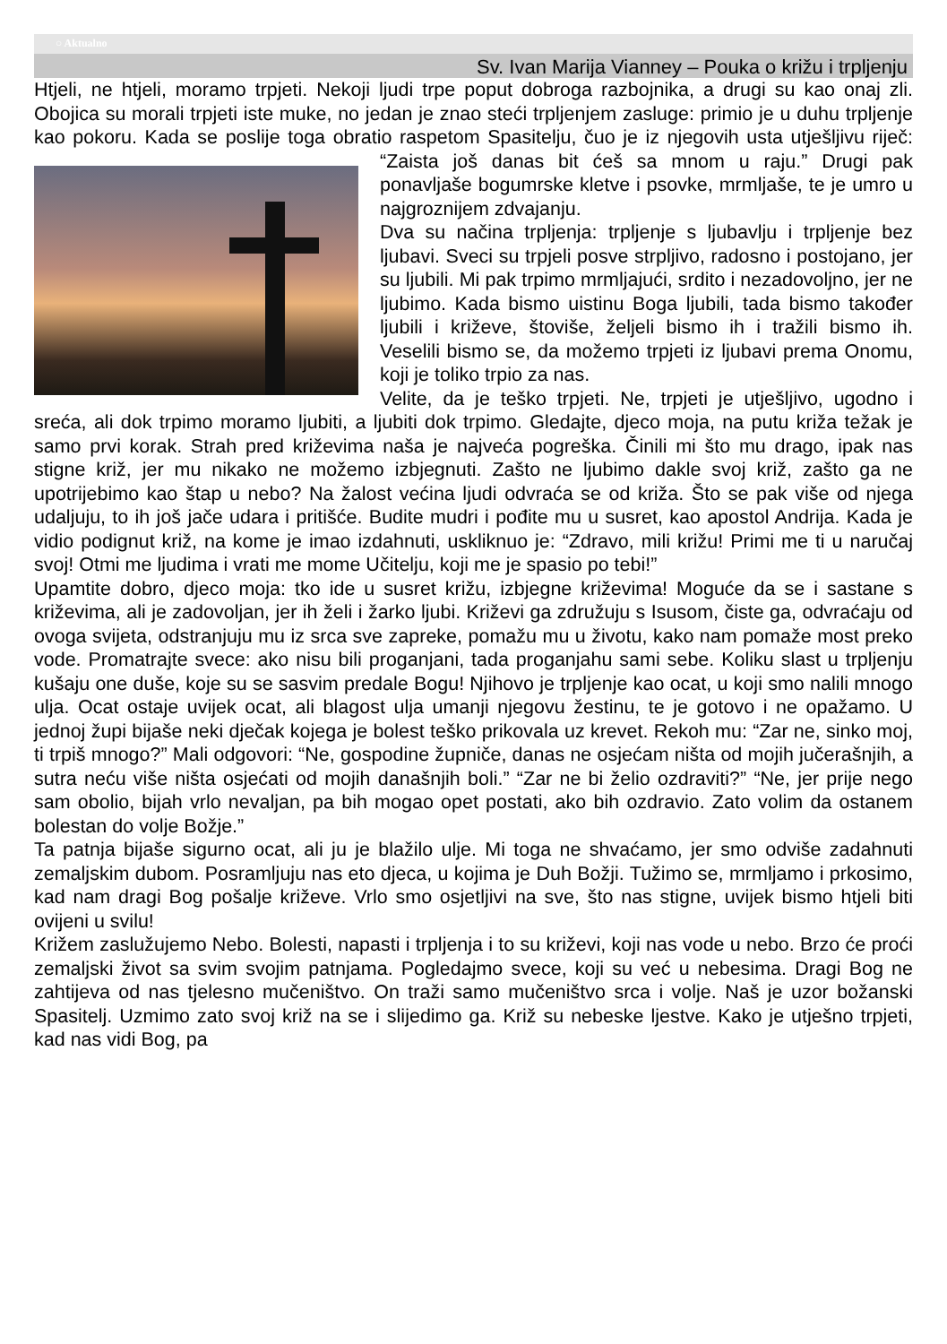○ Aktualno
Sv. Ivan Marija Vianney – Pouka o križu i trpljenju
Htjeli, ne htjeli, moramo trpjeti. Nekoji ljudi trpe poput dobroga razbojnika, a drugi su kao onaj zli. Obojica su morali trpjeti iste muke, no jedan je znao steći trpljenjem zasluge: primio je u duhu trpljenje kao pokoru. Kada se poslije toga obratio raspetom Spasitelju, čuo je iz njegovih usta utješljivu riječ: “Zaista još danas bit ćeš sa mnom u raju.” Drugi pak ponavljaše bogumrske kletve i psovke, mrmljaše, te je umro u najgroznijem zdvajanju.
Dva su načina trpljenja: trpljenje s ljubavlju i trpljenje bez ljubavi. Sveci su trpjeli posve strpljivo, radosno i postojano, jer su ljubili. Mi pak trpimo mrmljajući, srdito i nezadovoljno, jer ne ljubimo. Kada bismo uistinu Boga ljubili, tada bismo također ljubili i križeve, štoviše, željeli bismo ih i tražili bismo ih. Veselili bismo se, da možemo trpjeti iz ljubavi prema Onomu, koji je toliko trpio za nas.
Velite, da je teško trpjeti. Ne, trpjeti je utješljivo, ugodno i sreća, ali dok trpimo moramo ljubiti, a ljubiti dok trpimo. Gledajte, djeco moja, na putu križa težak je samo prvi korak. Strah pred križevima naša je najveća pogreška. Činili mi što mu drago, ipak nas stigne križ, jer mu nikako ne možemo izbjegnuti. Zašto ne ljubimo dakle svoj križ, zašto ga ne upotrijebimo kao štap u nebo? Na žalost većina ljudi odvraća se od križa. Što se pak više od njega udaljuju, to ih još jače udara i pritišće. Budite mudri i pođite mu u susret, kao apostol Andrija. Kada je vidio podignut križ, na kome je imao izdahnuti, uskliknuo je: “Zdravo, mili križu! Primi me ti u naručaj svoj! Otmi me ljudima i vrati me mome Učitelju, koji me je spasio po tebi!”
Upamtite dobro, djeco moja: tko ide u susret križu, izbjegne križevima! Moguće da se i sastane s križevima, ali je zadovoljan, jer ih želi i žarko ljubi. Križevi ga združuju s Isusom, čiste ga, odvraćaju od ovoga svijeta, odstranjuju mu iz srca sve zapreke, pomažu mu u životu, kako nam pomaže most preko vode. Promatrajte svece: ako nisu bili proganjani, tada proganjahu sami sebe. Koliku slast u trpljenju kušaju one duše, koje su se sasvim predale Bogu! Njihovo je trpljenje kao ocat, u koji smo nalili mnogo ulja. Ocat ostaje uvijek ocat, ali blagost ulja umanji njegovu žestinu, te je gotovo i ne opažamo. U jednoj župi bijaše neki dječak kojega je bolest teško prikovala uz krevet. Rekoh mu: “Zar ne, sinko moj, ti trpiš mnogo?” Mali odgovori: “Ne, gospodine župniče, danas ne osjećam ništa od mojih jučerašnjih, a sutra neću više ništa osjećati od mojih današnjih boli.” “Zar ne bi želio ozdraviti?” “Ne, jer prije nego sam obolio, bijah vrlo nevaljan, pa bih mogao opet postati, ako bih ozdravio. Zato volim da ostanem bolestan do volje Božje.”
Ta patnja bijaše sigurno ocat, ali ju je blažilo ulje. Mi toga ne shvaćamo, jer smo odviše zadahnuti zemaljskim dubom. Posramljuju nas eto djeca, u kojima je Duh Božji. Tužimo se, mrmljamo i prkosimo, kad nam dragi Bog pošalje križeve. Vrlo smo osjetljivi na sve, što nas stigne, uvijek bismo htjeli biti ovijeni u svilu!
Križem zaslužujemo Nebo. Bolesti, napasti i trpljenja i to su križevi, koji nas vode u nebo. Brzo će proći zemaljski život sa svim svojim patnjama. Pogledajmo svece, koji su već u nebesima. Dragi Bog ne zahtijeva od nas tjelesno mučeništvo. On traži samo mučeništvo srca i volje. Naš je uzor božanski Spasitelj. Uzmimo zato svoj križ na se i slijedimo ga. Križ su nebeske ljestve. Kako je utješno trpjeti, kad nas vidi Bog, pa